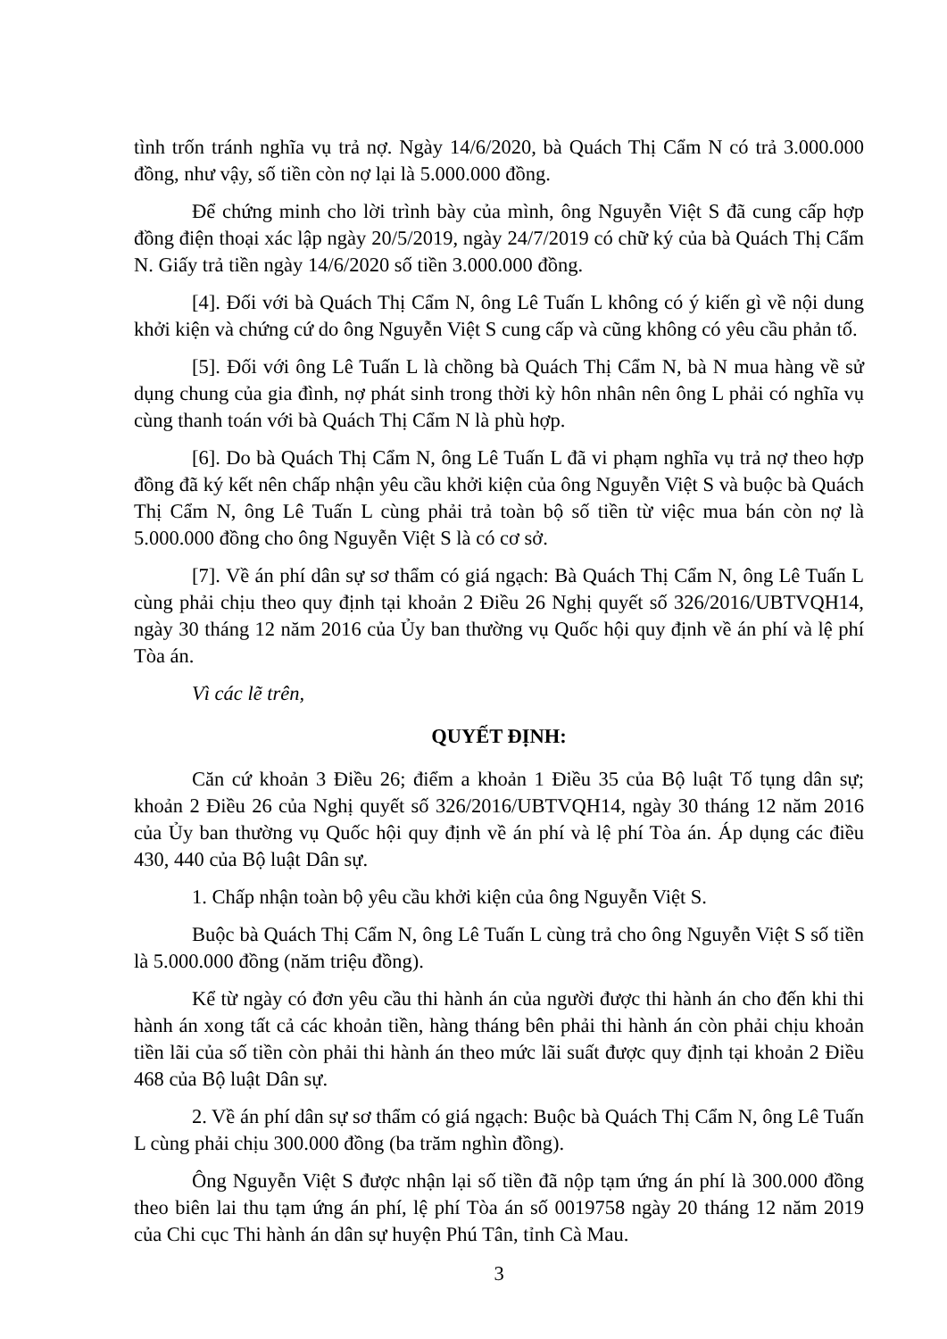tình trốn tránh nghĩa vụ trả nợ. Ngày 14/6/2020, bà Quách Thị Cẩm N có trả 3.000.000 đồng, như vậy, số tiền còn nợ lại là 5.000.000 đồng.
Để chứng minh cho lời trình bày của mình, ông Nguyễn Việt S đã cung cấp hợp đồng điện thoại xác lập ngày 20/5/2019, ngày 24/7/2019 có chữ ký của bà Quách Thị Cẩm N. Giấy trả tiền ngày 14/6/2020 số tiền 3.000.000 đồng.
[4]. Đối với bà Quách Thị Cẩm N, ông Lê Tuấn L không có ý kiến gì về nội dung khởi kiện và chứng cứ do ông Nguyễn Việt S cung cấp và cũng không có yêu cầu phản tố.
[5]. Đối với ông Lê Tuấn L là chồng bà Quách Thị Cẩm N, bà N mua hàng về sử dụng chung của gia đình, nợ phát sinh trong thời kỳ hôn nhân nên ông L phải có nghĩa vụ cùng thanh toán với bà Quách Thị Cẩm N là phù hợp.
[6]. Do bà Quách Thị Cẩm N, ông Lê Tuấn L đã vi phạm nghĩa vụ trả nợ theo hợp đồng đã ký kết nên chấp nhận yêu cầu khởi kiện của ông Nguyễn Việt S và buộc bà Quách Thị Cẩm N, ông Lê Tuấn L cùng phải trả toàn bộ số tiền từ việc mua bán còn nợ là 5.000.000 đồng cho ông Nguyễn Việt S là có cơ sở.
[7]. Về án phí dân sự sơ thẩm có giá ngạch: Bà Quách Thị Cẩm N, ông Lê Tuấn L cùng phải chịu theo quy định tại khoản 2 Điều 26 Nghị quyết số 326/2016/UBTVQH14, ngày 30 tháng 12 năm 2016 của Ủy ban thường vụ Quốc hội quy định về án phí và lệ phí Tòa án.
Vì các lẽ trên,
QUYẾT ĐỊNH:
Căn cứ khoản 3 Điều 26; điểm a khoản 1 Điều 35 của Bộ luật Tố tụng dân sự; khoản 2 Điều 26 của Nghị quyết số 326/2016/UBTVQH14, ngày 30 tháng 12 năm 2016 của Ủy ban thường vụ Quốc hội quy định về án phí và lệ phí Tòa án. Áp dụng các điều 430, 440 của Bộ luật Dân sự.
1. Chấp nhận toàn bộ yêu cầu khởi kiện của ông Nguyễn Việt S.
Buộc bà Quách Thị Cẩm N, ông Lê Tuấn L cùng trả cho ông Nguyễn Việt S số tiền là 5.000.000 đồng (năm triệu đồng).
Kể từ ngày có đơn yêu cầu thi hành án của người được thi hành án cho đến khi thi hành án xong tất cả các khoản tiền, hàng tháng bên phải thi hành án còn phải chịu khoản tiền lãi của số tiền còn phải thi hành án theo mức lãi suất được quy định tại khoản 2 Điều 468 của Bộ luật Dân sự.
2. Về án phí dân sự sơ thẩm có giá ngạch: Buộc bà Quách Thị Cẩm N, ông Lê Tuấn L cùng phải chịu 300.000 đồng (ba trăm nghìn đồng).
Ông Nguyễn Việt S được nhận lại số tiền đã nộp tạm ứng án phí là 300.000 đồng theo biên lai thu tạm ứng án phí, lệ phí Tòa án số 0019758 ngày 20 tháng 12 năm 2019 của Chi cục Thi hành án dân sự huyện Phú Tân, tỉnh Cà Mau.
3